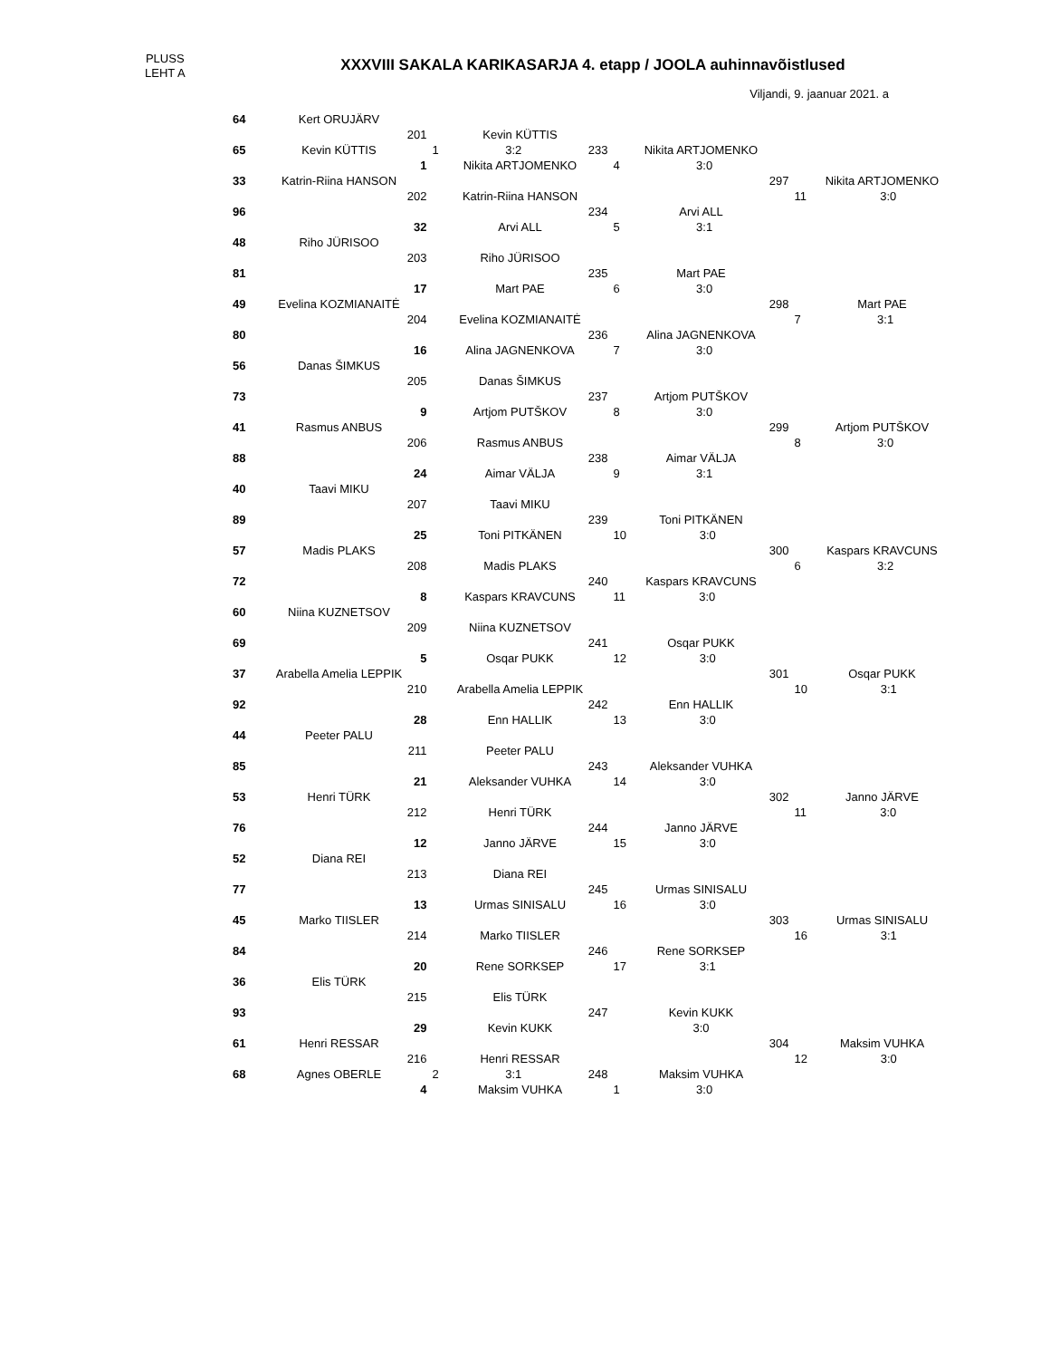PLUSS
LEHT A
XXXVIII SAKALA KARIKASARJA 4. etapp / JOOLA auhinnavõistlused
Viljandi, 9. jaanuar 2021. a
| 64 | Kert ORUJÄRV | | | |
| | 201 | Kevin KÜTTIS | | |
| 65 | Kevin KÜTTIS | 1 233 3:2 | Nikita ARTJOMENKO | |
| | 1 | Nikita ARTJOMENKO | 4 3:0 | |
| 33 | Katrin-Riina HANSON | | 297 | Nikita ARTJOMENKO |
| | 202 | Katrin-Riina HANSON | | 11 3:0 |
| 96 | | 234 | Arvi ALL | |
| | 32 | Arvi ALL | 5 3:1 | |
| 48 | Riho JÜRISOO | | | |
| | 203 | Riho JÜRISOO | | |
| 81 | | 235 | Mart PAE | |
| | 17 | Mart PAE | 6 3:0 | |
| 49 | Evelina KOZMIANAITĖ | | 298 | Mart PAE |
| | 204 | Evelina KOZMIANAITĖ | | 7 3:1 |
| 80 | | 236 | Alina JAGNENKOVA | |
| | 16 | Alina JAGNENKOVA | 7 3:0 | |
| 56 | Danas ŠIMKUS | | | |
| | 205 | Danas ŠIMKUS | | |
| 73 | | 237 | Artjom PUTŠKOV | |
| | 9 | Artjom PUTŠKOV | 8 3:0 | |
| 41 | Rasmus ANBUS | | 299 | Artjom PUTŠKOV |
| | 206 | Rasmus ANBUS | | 8 3:0 |
| 88 | | 238 | Aimar VÄLJA | |
| | 24 | Aimar VÄLJA | 9 3:1 | |
| 40 | Taavi MIKU | | | |
| | 207 | Taavi MIKU | | |
| 89 | | 239 | Toni PITKÄNEN | |
| | 25 | Toni PITKÄNEN | 10 3:0 | |
| 57 | Madis PLAKS | | 300 | Kaspars KRAVCUNS |
| | 208 | Madis PLAKS | | 6 3:2 |
| 72 | | 240 | Kaspars KRAVCUNS | |
| | 8 | Kaspars KRAVCUNS | 11 3:0 | |
| 60 | Niina KUZNETSOV | | | |
| | 209 | Niina KUZNETSOV | | |
| 69 | | 241 | Osqar PUKK | |
| | 5 | Osqar PUKK | 12 3:0 | |
| 37 | Arabella Amelia LEPPIK | | 301 | Osqar PUKK |
| | 210 | Arabella Amelia LEPPIK | | 10 3:1 |
| 92 | | 242 | Enn HALLIK | |
| | 28 | Enn HALLIK | 13 3:0 | |
| 44 | Peeter PALU | | | |
| | 211 | Peeter PALU | | |
| 85 | | 243 | Aleksander VUHKA | |
| | 21 | Aleksander VUHKA | 14 3:0 | |
| 53 | Henri TÜRK | | 302 | Janno JÄRVE |
| | 212 | Henri TÜRK | | 11 3:0 |
| 76 | | 244 | Janno JÄRVE | |
| | 12 | Janno JÄRVE | 15 3:0 | |
| 52 | Diana REI | | | |
| | 213 | Diana REI | | |
| 77 | | 245 | Urmas SINISALU | |
| | 13 | Urmas SINISALU | 16 3:0 | |
| 45 | Marko TIISLER | | 303 | Urmas SINISALU |
| | 214 | Marko TIISLER | | 16 3:1 |
| 84 | | 246 | Rene SORKSEP | |
| | 20 | Rene SORKSEP | 17 3:1 | |
| 36 | Elis TÜRK | | | |
| | 215 | Elis TÜRK | | |
| 93 | | 247 | Kevin KUKK | |
| | 29 | Kevin KUKK | 3:0 | |
| 61 | Henri RESSAR | | 304 | Maksim VUHKA |
| | 216 | Henri RESSAR | | 12 3:0 |
| 68 | Agnes OBERLE | 2 248 3:1 | Maksim VUHKA | |
| | 4 | Maksim VUHKA | 1 3:0 | |